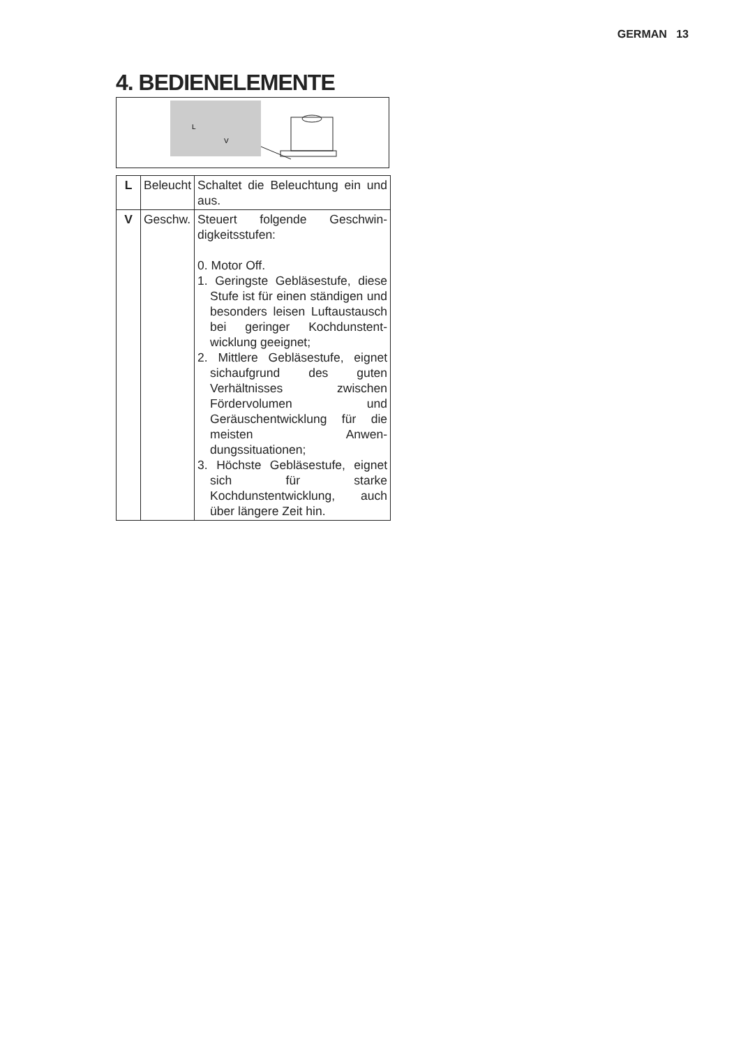GERMAN 13
4. BEDIENELEMENTE
L
V
| L | Beleucht | Schaltet die Beleuchtung ein und aus. |
| V | Geschw. | Steuert folgende Geschwin­digkeitsstufen: 0. Motor Off. 1. Geringste Gebläsestufe, diese Stufe ist für einen ständigen und besonders leisen Luftaustausch bei geringer Kochdunstent­wicklung geeignet; 2. Mittlere Gebläsestufe, eignet sichaufgrund des guten Verhältnisses zwi­schen Fördervolumen und Geräuschentwicklung für die meisten Anwen­dungssituationen; 3. Höchste Gebläsestufe, eignet sich für starke Kochdunstentwicklung, auch über längere Zeit hin. |